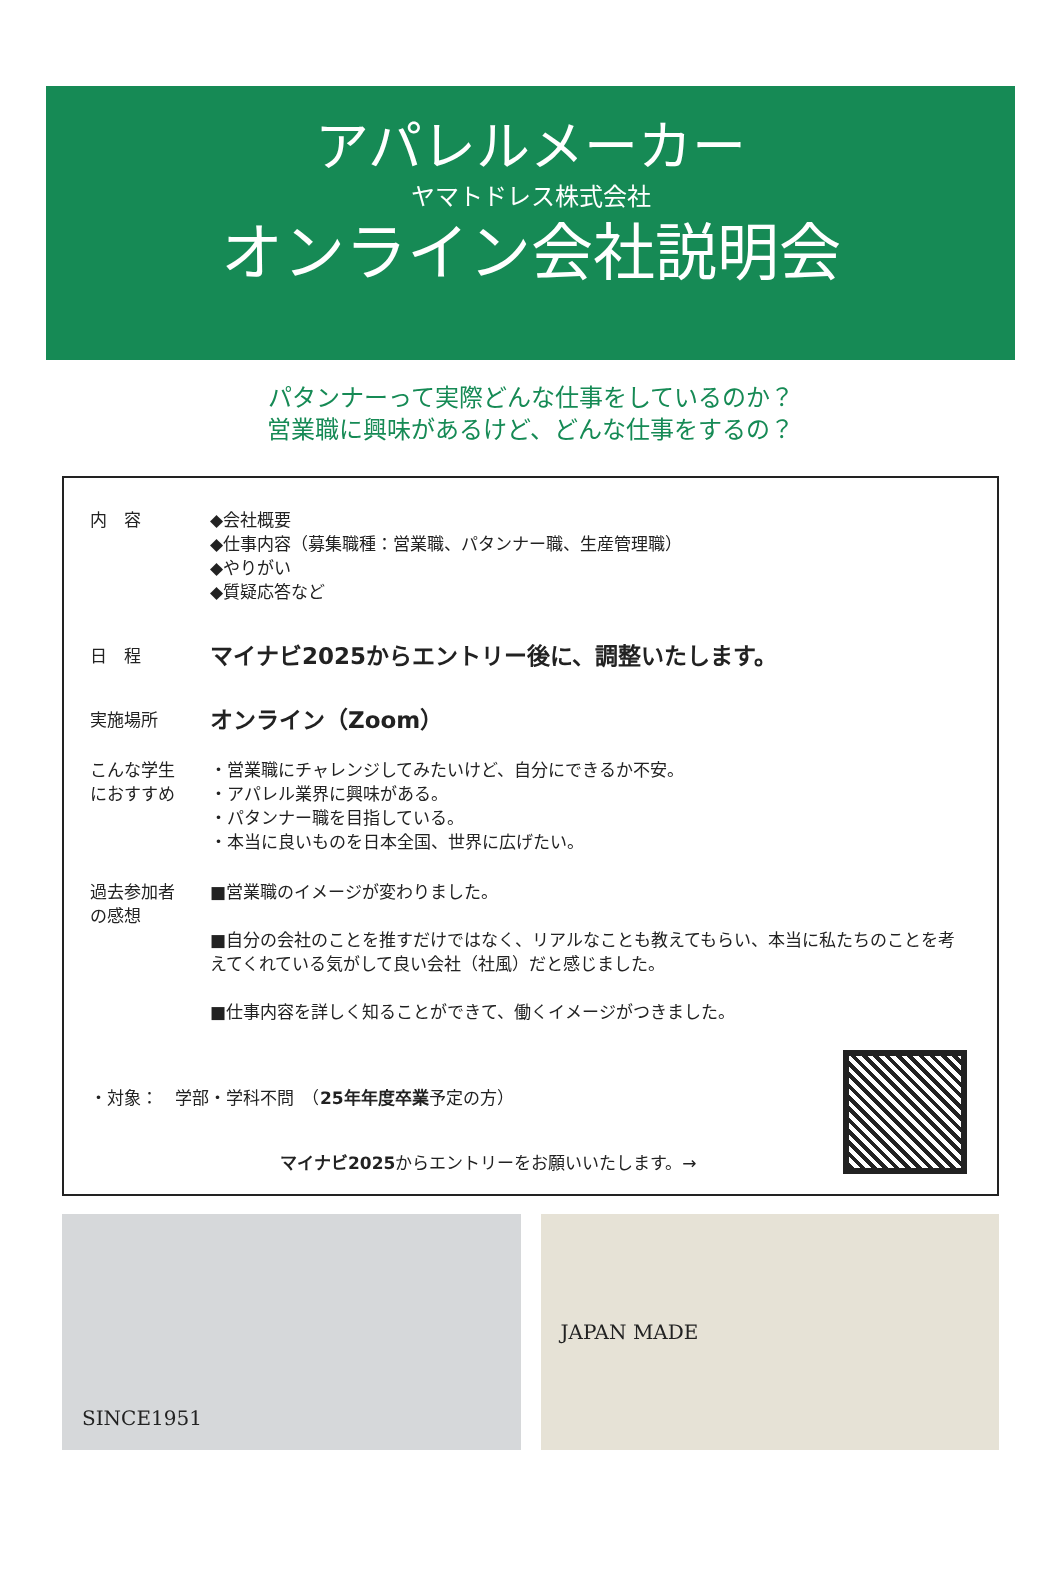アパレルメーカー
ヤマトドレス株式会社
オンライン会社説明会
パタンナーって実際どんな仕事をしているのか？
営業職に興味があるけど、どんな仕事をするの？
内　容 ◆会社概要
◆仕事内容（募集職種：営業職、パタンナー職、生産管理職）
◆やりがい
◆質疑応答など
日　程
マイナビ2025からエントリー後に、調整いたします。
実施場所
オンライン（Zoom）
こんな学生
におすすめ
・営業職にチャレンジしてみたいけど、自分にできるか不安。
・アパレル業界に興味がある。
・パタンナー職を目指している。
・本当に良いものを日本全国、世界に広げたい。
過去参加者
の感想
■営業職のイメージが変わりました。
■自分の会社のことを推すだけではなく、リアルなことも教えてもらい、本当に私たちのことを考えてくれている気がして良い会社（社風）だと感じました。
■仕事内容を詳しく知ることができて、働くイメージがつきました。
・対象：　学部・学科不問　（25年年度卒業予定の方）
マイナビ2025からエントリーをお願いいたします。→
SINCE1951 JAPAN MADE